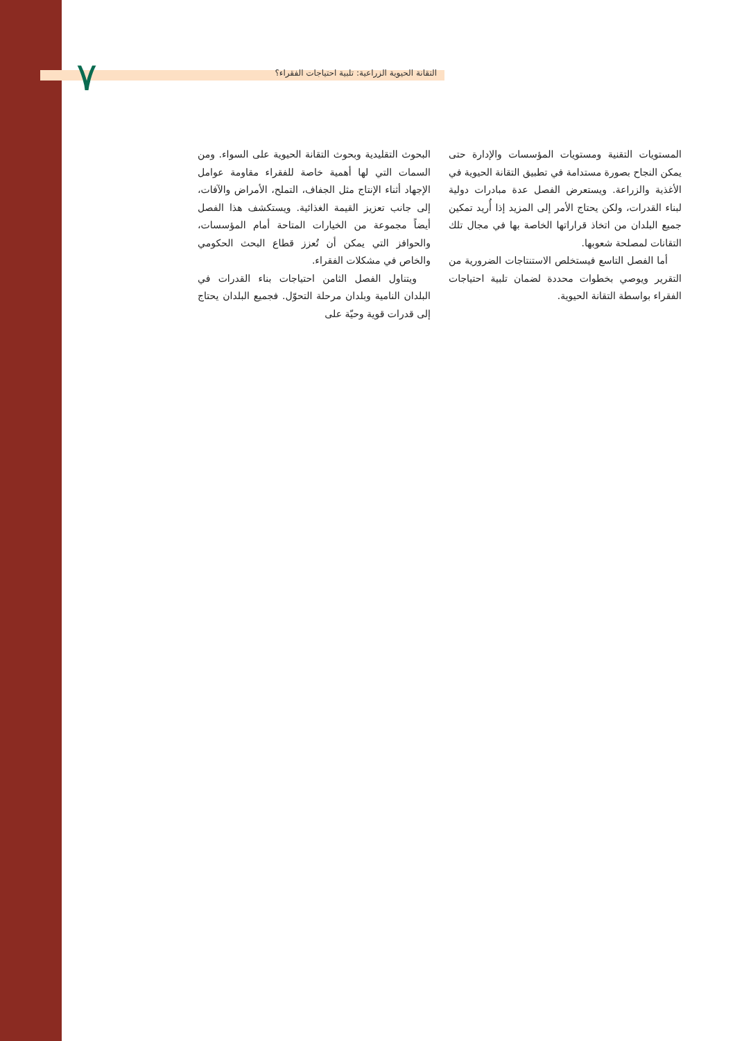٧ التقانة الحيوية الزراعية: تلبية احتياجات الفقراء؟
البحوث التقليدية وبحوث التقانة الحيوية على السواء. ومن السمات التي لها أهمية خاصة للفقراء مقاومة عوامل الإجهاد أثناء الإنتاج مثل الجفاف، التملح، الأمراض والآفات، إلى جانب تعزيز القيمة الغذائية. ويستكشف هذا الفصل أيضاً مجموعة من الخيارات المتاحة أمام المؤسسات، والحوافز التي يمكن أن تُعزز قطاع البحث الحكومي والخاص في مشكلات الفقراء.
ويتناول الفصل الثامن احتياجات بناء القدرات في البلدان النامية وبلدان مرحلة التحوّل. فجميع البلدان يحتاج إلى قدرات قوية وحيّة على
المستويات التقنية ومستويات المؤسسات والإدارة حتى يمكن النجاح بصورة مستدامة في تطبيق التقانة الحيوية في الأغذية والزراعة. ويستعرض الفصل عدة مبادرات دولية لبناء القدرات، ولكن يحتاج الأمر إلى المزيد إذا أُريد تمكين جميع البلدان من اتخاذ قراراتها الخاصة بها في مجال تلك التقانات لمصلحة شعوبها.
أما الفصل التاسع فيستخلص الاستنتاجات الضرورية من التقرير ويوصي بخطوات محددة لضمان تلبية احتياجات الفقراء بواسطة التقانة الحيوية.